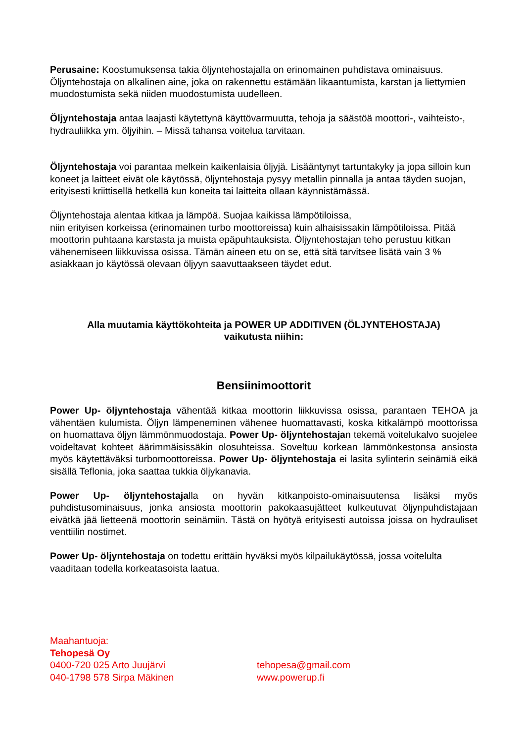Perusaine: Koostumuksensa takia öljyntehostajalla on erinomainen puhdistava ominaisuus. Öljyntehostaja on alkalinen aine, joka on rakennettu estämään likaantumista, karstan ja liettymien muodostumista sekä niiden muodostumista uudelleen.
Öljyntehostaja antaa laajasti käytettynä käyttövarmuutta, tehoja ja säästöä moottori-, vaihteisto-, hydrauliikka ym. öljyihin. – Missä tahansa voitelua tarvitaan.
Öljyntehostaja voi parantaa melkein kaikenlaisia öljyjä. Lisääntynyt tartuntakyky ja jopa silloin kun koneet ja laitteet eivät ole käytössä, öljyntehostaja pysyy metallin pinnalla ja antaa täyden suojan, erityisesti kriittisellä hetkellä kun koneita tai laitteita ollaan käynnistämässä.
Öljyntehostaja alentaa kitkaa ja lämpöä. Suojaa kaikissa lämpötiloissa,
niin erityisen korkeissa (erinomainen turbo moottoreissa) kuin alhaisissakin lämpötiloissa. Pitää moottorin puhtaana karstasta ja muista epäpuhtauksista. Öljyntehostajan teho perustuu kitkan vähenemiseen liikkuvissa osissa. Tämän aineen etu on se, että sitä tarvitsee lisätä vain 3 % asiakkaan jo käytössä olevaan öljyyn saavuttaakseen täydet edut.
Alla muutamia käyttökohteita ja POWER UP ADDITIVEN (ÖLJYNTEHOSTAJA)
vaikutusta niihin:
Bensiinimoottorit
Power Up- öljyntehostaja vähentää kitkaa moottorin liikkuvissa osissa, parantaen TEHOA ja vähentäen kulumista. Öljyn lämpeneminen vähenee huomattavasti, koska kitkalämpö moottorissa on huomattava öljyn lämmönmuodostaja. Power Up- öljyntehostajan tekemä voitelukalvo suojelee voideltavat kohteet äärimmäisissäkin olosuhteissa. Soveltuu korkean lämmönkestonsa ansiosta myös käytettäväksi turbomoottoreissa. Power Up- öljyntehostaja ei lasita sylinterin seinämiä eikä sisällä Teflonia, joka saattaa tukkia öljykanavia.
Power Up- öljyntehostajalla on hyvän kitkanpoisto-ominaisuutensa lisäksi myös puhdistusominaisuus, jonka ansiosta moottorin pakokaasujätteet kulkeutuvat öljynpuhdistajaan eivätkä jää lietteenä moottorin seinämiin. Tästä on hyötyä erityisesti autoissa joissa on hydrauliset venttiilin nostimet.
Power Up- öljyntehostaja on todettu erittäin hyväksi myös kilpailukäytössä, jossa voitelulta vaaditaan todella korkeatasoista laatua.
Maahantuoja:
Tehopesä Oy
0400-720 025 Arto Juujärvi
040-1798 578 Sirpa Mäkinen
tehopesa@gmail.com
www.powerup.fi